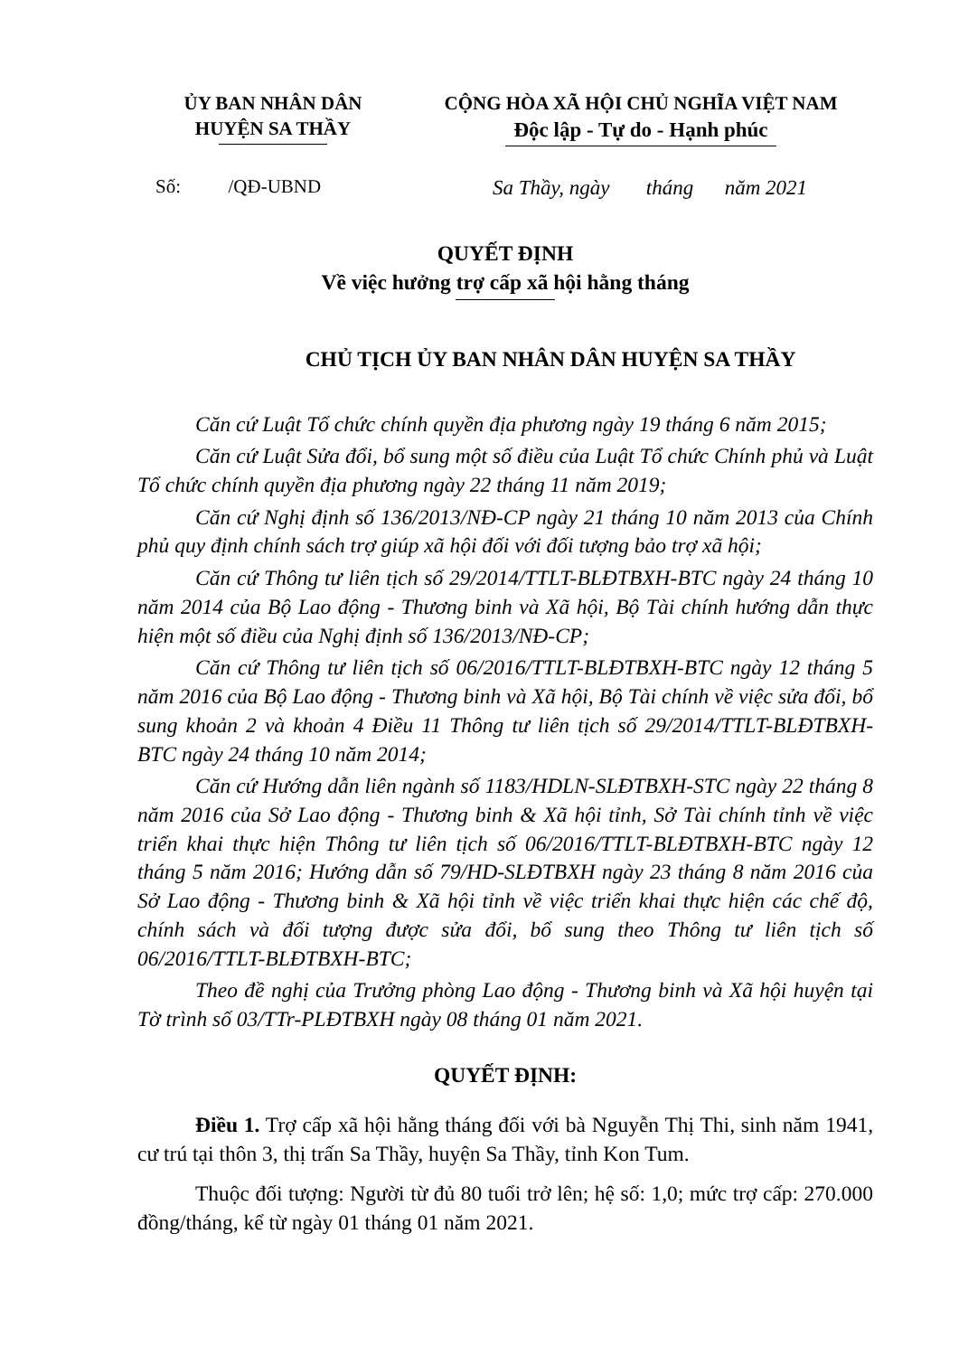ỦY BAN NHÂN DÂN
HUYỆN SA THẦY
CỘNG HÒA XÃ HỘI CHỦ NGHĨA VIỆT NAM
Độc lập - Tự do - Hạnh phúc
Số: /QĐ-UBND Sa Thầy, ngày tháng năm 2021
QUYẾT ĐỊNH
Về việc hưởng trợ cấp xã hội hằng tháng
CHỦ TỊCH ỦY BAN NHÂN DÂN HUYỆN SA THẦY
Căn cứ Luật Tổ chức chính quyền địa phương ngày 19 tháng 6 năm 2015;
Căn cứ Luật Sửa đổi, bổ sung một số điều của Luật Tổ chức Chính phủ và Luật Tổ chức chính quyền địa phương ngày 22 tháng 11 năm 2019;
Căn cứ Nghị định số 136/2013/NĐ-CP ngày 21 tháng 10 năm 2013 của Chính phủ quy định chính sách trợ giúp xã hội đối với đối tượng bảo trợ xã hội;
Căn cứ Thông tư liên tịch số 29/2014/TTLT-BLĐTBXH-BTC ngày 24 tháng 10 năm 2014 của Bộ Lao động - Thương binh và Xã hội, Bộ Tài chính hướng dẫn thực hiện một số điều của Nghị định số 136/2013/NĐ-CP;
Căn cứ Thông tư liên tịch số 06/2016/TTLT-BLĐTBXH-BTC ngày 12 tháng 5 năm 2016 của Bộ Lao động - Thương binh và Xã hội, Bộ Tài chính về việc sửa đổi, bổ sung khoản 2 và khoản 4 Điều 11 Thông tư liên tịch số 29/2014/TTLT-BLĐTBXH-BTC ngày 24 tháng 10 năm 2014;
Căn cứ Hướng dẫn liên ngành số 1183/HDLN-SLĐTBXH-STC ngày 22 tháng 8 năm 2016 của Sở Lao động - Thương binh & Xã hội tỉnh, Sở Tài chính tỉnh về việc triển khai thực hiện Thông tư liên tịch số 06/2016/TTLT-BLĐTBXH-BTC ngày 12 tháng 5 năm 2016; Hướng dẫn số 79/HD-SLĐTBXH ngày 23 tháng 8 năm 2016 của Sở Lao động - Thương binh & Xã hội tỉnh về việc triển khai thực hiện các chế độ, chính sách và đối tượng được sửa đổi, bổ sung theo Thông tư liên tịch số 06/2016/TTLT-BLĐTBXH-BTC;
Theo đề nghị của Trưởng phòng Lao động - Thương binh và Xã hội huyện tại Tờ trình số 03/TTr-PLĐTBXH ngày 08 tháng 01 năm 2021.
QUYẾT ĐỊNH:
Điều 1. Trợ cấp xã hội hằng tháng đối với bà Nguyễn Thị Thi, sinh năm 1941, cư trú tại thôn 3, thị trấn Sa Thầy, huyện Sa Thầy, tỉnh Kon Tum.
Thuộc đối tượng: Người từ đủ 80 tuổi trở lên; hệ số: 1,0; mức trợ cấp: 270.000 đồng/tháng, kể từ ngày 01 tháng 01 năm 2021.